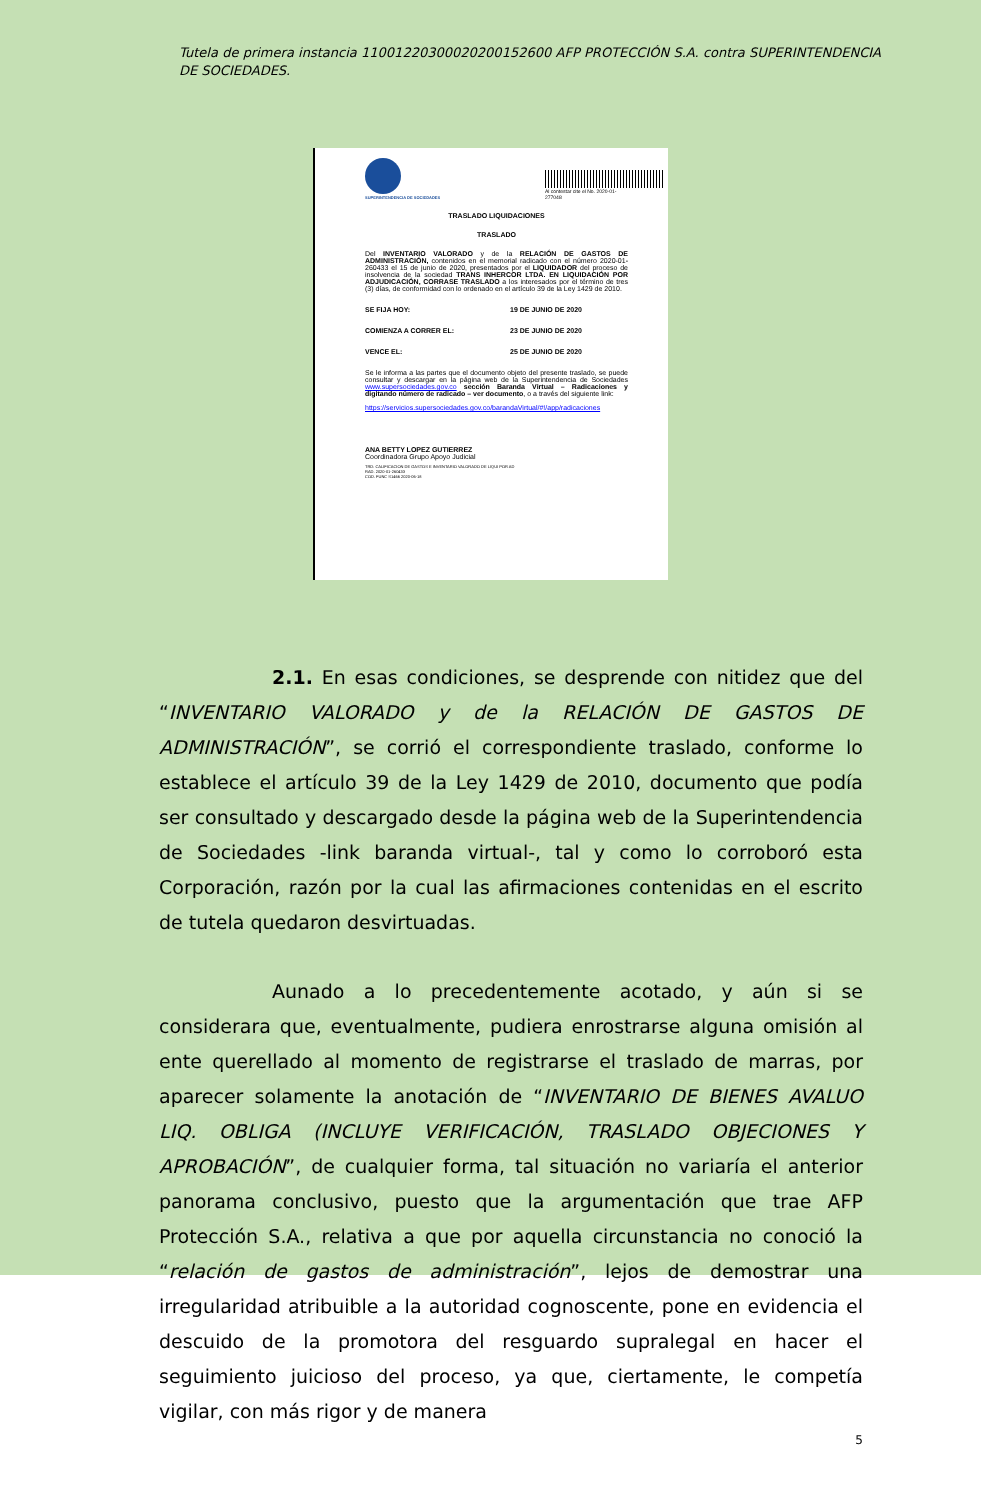Tutela de primera instancia 11001220300020200152600 AFP PROTECCIÓN S.A. contra SUPERINTENDENCIA DE SOCIEDADES.
SUPERINTENDENCIA DE SOCIEDADES
Al contestar cite el No. 2020-01-277048
TRASLADO LIQUIDACIONES
TRASLADO
Del INVENTARIO VALORADO y de la RELACIÓN DE GASTOS DE ADMINISTRACIÓN, contenidos en el memorial radicado con el número 2020-01-260433 el 15 de junio de 2020, presentados por el LIQUIDADOR del proceso de insolvencia de la sociedad TRANS INHERCOR LTDA. EN LIQUIDACIÓN POR ADJUDICACIÓN, CORRASE TRASLADO a los interesados por el término de tres (3) días, de conformidad con lo ordenado en el artículo 39 de la Ley 1429 de 2010.
SE FIJA HOY: 19 DE JUNIO DE 2020
COMIENZA A CORRER EL: 23 DE JUNIO DE 2020
VENCE EL: 25 DE JUNIO DE 2020
Se le informa a las partes que el documento objeto del presente traslado, se puede consultar y descargar en la página web de la Superintendencia de Sociedades www.supersociedades.gov.co sección Baranda Virtual – Radicaciones y digitando número de radicado – ver documento, o a través del siguiente link:
https://servicios.supersociedades.gov.co/barandaVirtual/#!/app/radicaciones
ANA BETTY LOPEZ GUTIERREZ
Coordinadora Grupo Apoyo Judicial
TRD: CALIFICACION DE GASTOS E INVENTARIO VALORADO DE LIQUI POR AD
RAD. 2020-01-260433
COD. FUNC S1466 2020-06-18
2.1. En esas condiciones, se desprende con nitidez que del “INVENTARIO VALORADO y de la RELACIÓN DE GASTOS DE ADMINISTRACIÓN”, se corrió el correspondiente traslado, conforme lo establece el artículo 39 de la Ley 1429 de 2010, documento que podía ser consultado y descargado desde la página web de la Superintendencia de Sociedades -link baranda virtual-, tal y como lo corroboró esta Corporación, razón por la cual las afirmaciones contenidas en el escrito de tutela quedaron desvirtuadas.
Aunado a lo precedentemente acotado, y aún si se considerara que, eventualmente, pudiera enrostrarse alguna omisión al ente querellado al momento de registrarse el traslado de marras, por aparecer solamente la anotación de “INVENTARIO DE BIENES AVALUO LIQ. OBLIGA (INCLUYE VERIFICACIÓN, TRASLADO OBJECIONES Y APROBACIÓN”, de cualquier forma, tal situación no variaría el anterior panorama conclusivo, puesto que la argumentación que trae AFP Protección S.A., relativa a que por aquella circunstancia no conoció la “relación de gastos de administración”, lejos de demostrar una irregularidad atribuible a la autoridad cognoscente, pone en evidencia el descuido de la promotora del resguardo supralegal en hacer el seguimiento juicioso del proceso, ya que, ciertamente, le competía vigilar, con más rigor y de manera
5